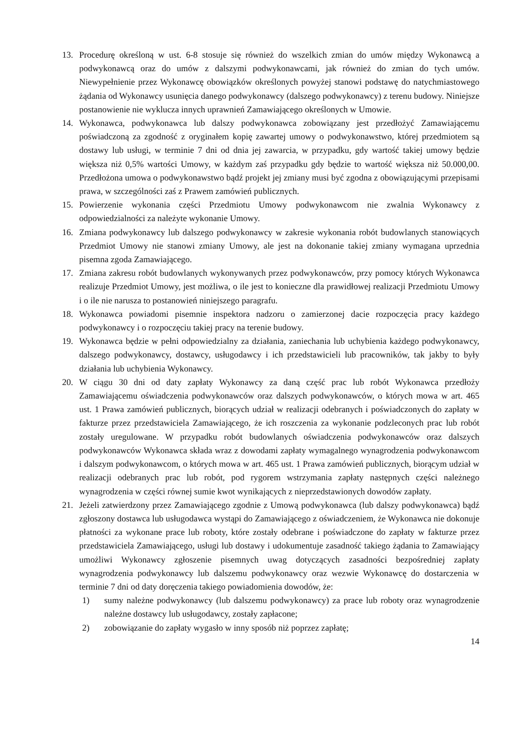13. Procedurę określoną w ust. 6-8 stosuje się również do wszelkich zmian do umów między Wykonawcą a podwykonawcą oraz do umów z dalszymi podwykonawcami, jak również do zmian do tych umów. Niewypełnienie przez Wykonawcę obowiązków określonych powyżej stanowi podstawę do natychmiastowego żądania od Wykonawcy usunięcia danego podwykonawcy (dalszego podwykonawcy) z terenu budowy. Niniejsze postanowienie nie wyklucza innych uprawnień Zamawiającego określonych w Umowie.
14. Wykonawca, podwykonawca lub dalszy podwykonawca zobowiązany jest przedłożyć Zamawiającemu poświadczoną za zgodność z oryginałem kopię zawartej umowy o podwykonawstwo, której przedmiotem są dostawy lub usługi, w terminie 7 dni od dnia jej zawarcia, w przypadku, gdy wartość takiej umowy będzie większa niż 0,5% wartości Umowy, w każdym zaś przypadku gdy będzie to wartość większa niż 50.000,00. Przedłożona umowa o podwykonawstwo bądź projekt jej zmiany musi być zgodna z obowiązującymi przepisami prawa, w szczególności zaś z Prawem zamówień publicznych.
15. Powierzenie wykonania części Przedmiotu Umowy podwykonawcom nie zwalnia Wykonawcy z odpowiedzialności za należyte wykonanie Umowy.
16. Zmiana podwykonawcy lub dalszego podwykonawcy w zakresie wykonania robót budowlanych stanowiących Przedmiot Umowy nie stanowi zmiany Umowy, ale jest na dokonanie takiej zmiany wymagana uprzednia pisemna zgoda Zamawiającego.
17. Zmiana zakresu robót budowlanych wykonywanych przez podwykonawców, przy pomocy których Wykonawca realizuje Przedmiot Umowy, jest możliwa, o ile jest to konieczne dla prawidłowej realizacji Przedmiotu Umowy i o ile nie narusza to postanowień niniejszego paragrafu.
18. Wykonawca powiadomi pisemnie inspektora nadzoru o zamierzonej dacie rozpoczęcia pracy każdego podwykonawcy i o rozpoczęciu takiej pracy na terenie budowy.
19. Wykonawca będzie w pełni odpowiedzialny za działania, zaniechania lub uchybienia każdego podwykonawcy, dalszego podwykonawcy, dostawcy, usługodawcy i ich przedstawicieli lub pracowników, tak jakby to były działania lub uchybienia Wykonawcy.
20. W ciągu 30 dni od daty zapłaty Wykonawcy za daną część prac lub robót Wykonawca przedłoży Zamawiającemu oświadczenia podwykonawców oraz dalszych podwykonawców, o których mowa w art. 465 ust. 1 Prawa zamówień publicznych, biorących udział w realizacji odebranych i poświadczonych do zapłaty w fakturze przez przedstawiciela Zamawiającego, że ich roszczenia za wykonanie podzleconych prac lub robót zostały uregulowane. W przypadku robót budowlanych oświadczenia podwykonawców oraz dalszych podwykonawców Wykonawca składa wraz z dowodami zapłaty wymagalnego wynagrodzenia podwykonawcom i dalszym podwykonawcom, o których mowa w art. 465 ust. 1 Prawa zamówień publicznych, biorącym udział w realizacji odebranych prac lub robót, pod rygorem wstrzymania zapłaty następnych części należnego wynagrodzenia w części równej sumie kwot wynikających z nieprzedstawionych dowodów zapłaty.
21. Jeżeli zatwierdzony przez Zamawiającego zgodnie z Umową podwykonawca (lub dalszy podwykonawca) bądź zgłoszony dostawca lub usługodawca wystąpi do Zamawiającego z oświadczeniem, że Wykonawca nie dokonuje płatności za wykonane prace lub roboty, które zostały odebrane i poświadczone do zapłaty w fakturze przez przedstawiciela Zamawiającego, usługi lub dostawy i udokumentuje zasadność takiego żądania to Zamawiający umożliwi Wykonawcy zgłoszenie pisemnych uwag dotyczących zasadności bezpośredniej zapłaty wynagrodzenia podwykonawcy lub dalszemu podwykonawcy oraz wezwie Wykonawcę do dostarczenia w terminie 7 dni od daty doręczenia takiego powiadomienia dowodów, że:
1) sumy należne podwykonawcy (lub dalszemu podwykonawcy) za prace lub roboty oraz wynagrodzenie należne dostawcy lub usługodawcy, zostały zapłacone;
2) zobowiązanie do zapłaty wygasło w inny sposób niż poprzez zapłatę;
14